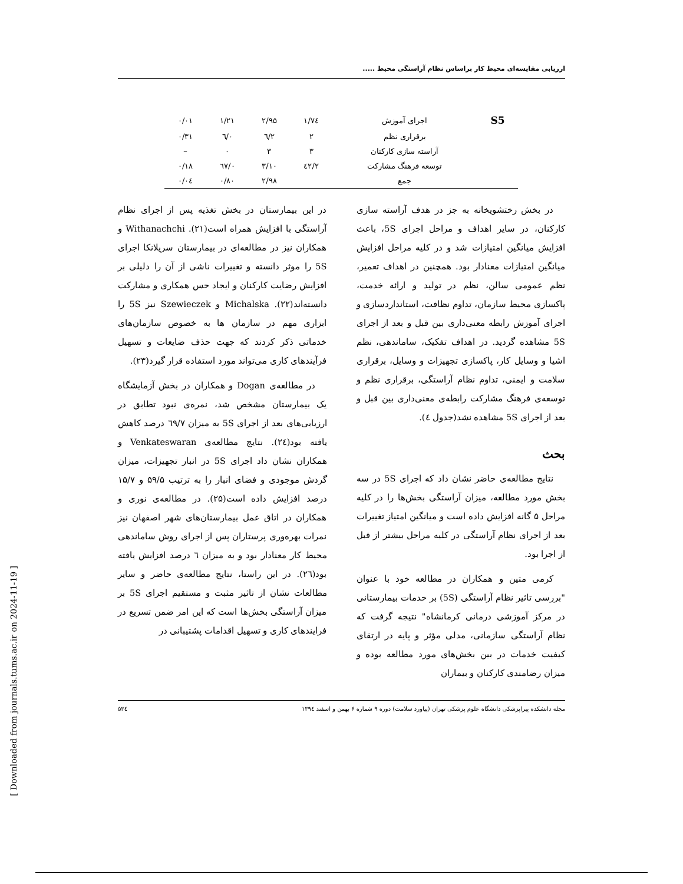ارزیابی مقایسه‌ای محیط کار براساس نظام آراستگی محیط .....
| S5 | اجرای آموزش | ۱/۷٤ | ۲/۹۵ | ۱/۲۱ | ۰/۰۱ |
| | برقراری نظم | ۲ | ۲/٦ | ۰/٦ | ۰/۳۱ |
| | آراسته سازی کارکنان | ۳ | ۳ | ۰ | – |
| | توسعه فرهنگ مشارکت | ۲/٤۲ | ۳/۱۰ | ۰/٦۷ | ۰/۱۸ |
| | جمع | | ۲/۹۸ | ۰/۸۰ | ۰/۰٤ |
در بخش رختشویخانه به جز در هدف آراسته سازی کارکنان، در سایر اهداف و مراحل اجرای 5S، باعث افزایش میانگین امتیازات شد و در کلیه مراحل افزایش میانگین امتیازات معنادار بود. همچنین در اهداف تعمیر، نظم عمومی سالن، نظم در تولید و ارائه خدمت، پاکسازی محیط سازمان، تداوم نظافت، استانداردسازی و اجرای آموزش رابطه معنی‌داری بین قبل و بعد از اجرای 5S مشاهده گردید. در اهداف تفکیک، ساماندهی، نظم اشیا و وسایل کار، پاکسازی تجهیزات و وسایل، برقراری سلامت و ایمنی، تداوم نظام آراستگی، برقراری نظم و توسعه‌ی فرهنگ مشارکت رابطه‌ی معنی‌داری بین قبل و بعد از اجرای 5S مشاهده نشد(جدول ٤).
بحث
نتایج مطالعه‌ی حاضر نشان داد که اجرای 5S در سه بخش مورد مطالعه، میزان آراستگی بخش‌ها را در کلیه مراحل ۵ گانه افزایش داده است و میانگین امتیاز تغییرات بعد از اجرای نظام آراستگی در کلیه مراحل بیشتر از قبل از اجرا بود.
کرمی متین و همکاران در مطالعه خود با عنوان "بررسی تاثیر نظام آراستگی (5S) بر خدمات بیمارستانی در مرکز آموزشی درمانی کرمانشاه" نتیجه گرفت که نظام آراستگی سازمانی، مدلی مؤثر و پایه در ارتقای کیفیت خدمات در بین بخش‌های مورد مطالعه بوده و میزان رضامندی کارکنان و بیماران
در این بیمارستان در بخش تغذیه پس از اجرای نظام آراستگی با افزایش همراه است(۲۱). Withanachchi و همکاران نیز در مطالعه‌ای در بیمارستان سریلانکا اجرای 5S را موثر دانسته و تغییرات ناشی از آن را دلیلی بر افزایش رضایت کارکنان و ایجاد حس همکاری و مشارکت دانسته‌اند(۲۲). Michalska و Szewieczek نیز 5S را ابزاری مهم در سازمان ها به خصوص سازمان‌های خدماتی ذکر کردند که جهت حذف ضایعات و تسهیل فرآیندهای کاری می‌تواند مورد استفاده قرار گیرد(۲۳).
در مطالعه‌ی Dogan و همکاران در بخش آزمایشگاه یک بیمارستان مشخص شد، نمره‌ی نبود تطابق در ارزیابی‌های بعد از اجرای 5S به میزان ٦۹/۷ درصد کاهش یافته بود(۲٤). نتایج مطالعه‌ی Venkateswaran و همکاران نشان داد اجرای 5S در انبار تجهیزات، میزان گردش موجودی و فضای انبار را به ترتیب ۵۹/۵ و ۱۵/۷ درصد افزایش داده است(۲۵). در مطالعه‌ی نوری و همکاران در اتاق عمل بیمارستان‌های شهر اصفهان نیز نمرات بهره‌وری پرستاران پس از اجرای روش ساماندهی محیط کار معنادار بود و به میزان ٦ درصد افزایش یافته بود(۲٦). در این راستا، نتایج مطالعه‌ی حاضر و سایر مطالعات نشان از تاثیر مثبت و مستقیم اجرای 5S بر میزان آراستگی بخش‌ها است که این امر ضمن تسریع در فرایندهای کاری و تسهیل اقدامات پشتیبانی در
مجله دانشکده پیراپزشکی دانشگاه علوم پزشکی تهران (پیاورد سلامت) دوره ۹ شماره ۶ بهمن و اسفند ۱۳۹٤ ۵۳٤
[ Downloaded from journals.tums.ac.ir on 2024-11-19 ]